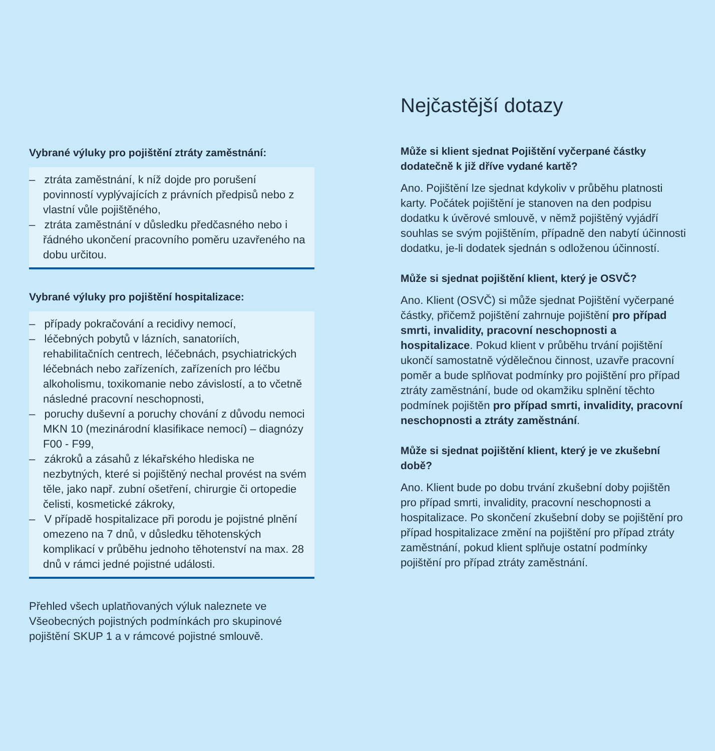Vybrané výluky pro pojištění ztráty zaměstnání:
– ztráta zaměstnání, k níž dojde pro porušení povinností vyplývajících z právních předpisů nebo z vlastní vůle pojištěného,
– ztráta zaměstnání v důsledku předčasného nebo i řádného ukončení pracovního poměru uzavřeného na dobu určitou.
Vybrané výluky pro pojištění hospitalizace:
– případy pokračování a recidivy nemocí,
– léčebných pobytů v lázních, sanatoriích, rehabilitačních centrech, léčebnách, psychiatrických léčebnách nebo zařízeních, zařízeních pro léčbu alkoholismu, toxikomanie nebo závislostí, a to včetně následné pracovní neschopnosti,
– poruchy duševní a poruchy chování z důvodu nemoci MKN 10 (mezinárodní klasifikace nemocí) – diagnózy F00 - F99,
– zákroků a zásahů z lékařského hlediska ne nezbytných, které si pojištěný nechal provést na svém těle, jako např. zubní ošetření, chirurgie či ortopedie čelisti, kosmetické zákroky,
– V případě hospitalizace při porodu je pojistné plnění omezeno na 7 dnů, v důsledku těhotenských komplikací v průběhu jednoho těhotenství na max. 28 dnů v rámci jedné pojistné události.
Přehled všech uplatňovaných výluk naleznete ve Všeobecných pojistných podmínkách pro skupinové pojištění SKUP 1 a v rámcové pojistné smlouvě.
Nejčastější dotazy
Může si klient sjednat Pojištění vyčerpané částky dodatečně k již dříve vydané kartě?
Ano. Pojištění lze sjednat kdykoliv v průběhu platnosti karty. Počátek pojištění je stanoven na den podpisu dodatku k úvěrové smlouvě, v němž pojištěný vyjádří souhlas se svým pojištěním, případně den nabytí účinnosti dodatku, je-li dodatek sjednán s odloženou účinností.
Může si sjednat pojištění klient, který je OSVČ?
Ano. Klient (OSVČ) si může sjednat Pojištění vyčerpané částky, přičemž pojištění zahrnuje pojištění pro případ smrti, invalidity, pracovní neschopnosti a hospitalizace. Pokud klient v průběhu trvání pojištění ukončí samostatně výdělečnou činnost, uzavře pracovní poměr a bude splňovat podmínky pro pojištění pro případ ztráty zaměstnání, bude od okamžiku splnění těchto podmínek pojištěn pro případ smrti, invalidity, pracovní neschopnosti a ztráty zaměstnání.
Může si sjednat pojištění klient, který je ve zkušební době?
Ano. Klient bude po dobu trvání zkušební doby pojištěn pro případ smrti, invalidity, pracovní neschopnosti a hospitalizace. Po skončení zkušební doby se pojištění pro případ hospitalizace změní na pojištění pro případ ztráty zaměstnání, pokud klient splňuje ostatní podmínky pojištění pro případ ztráty zaměstnání.